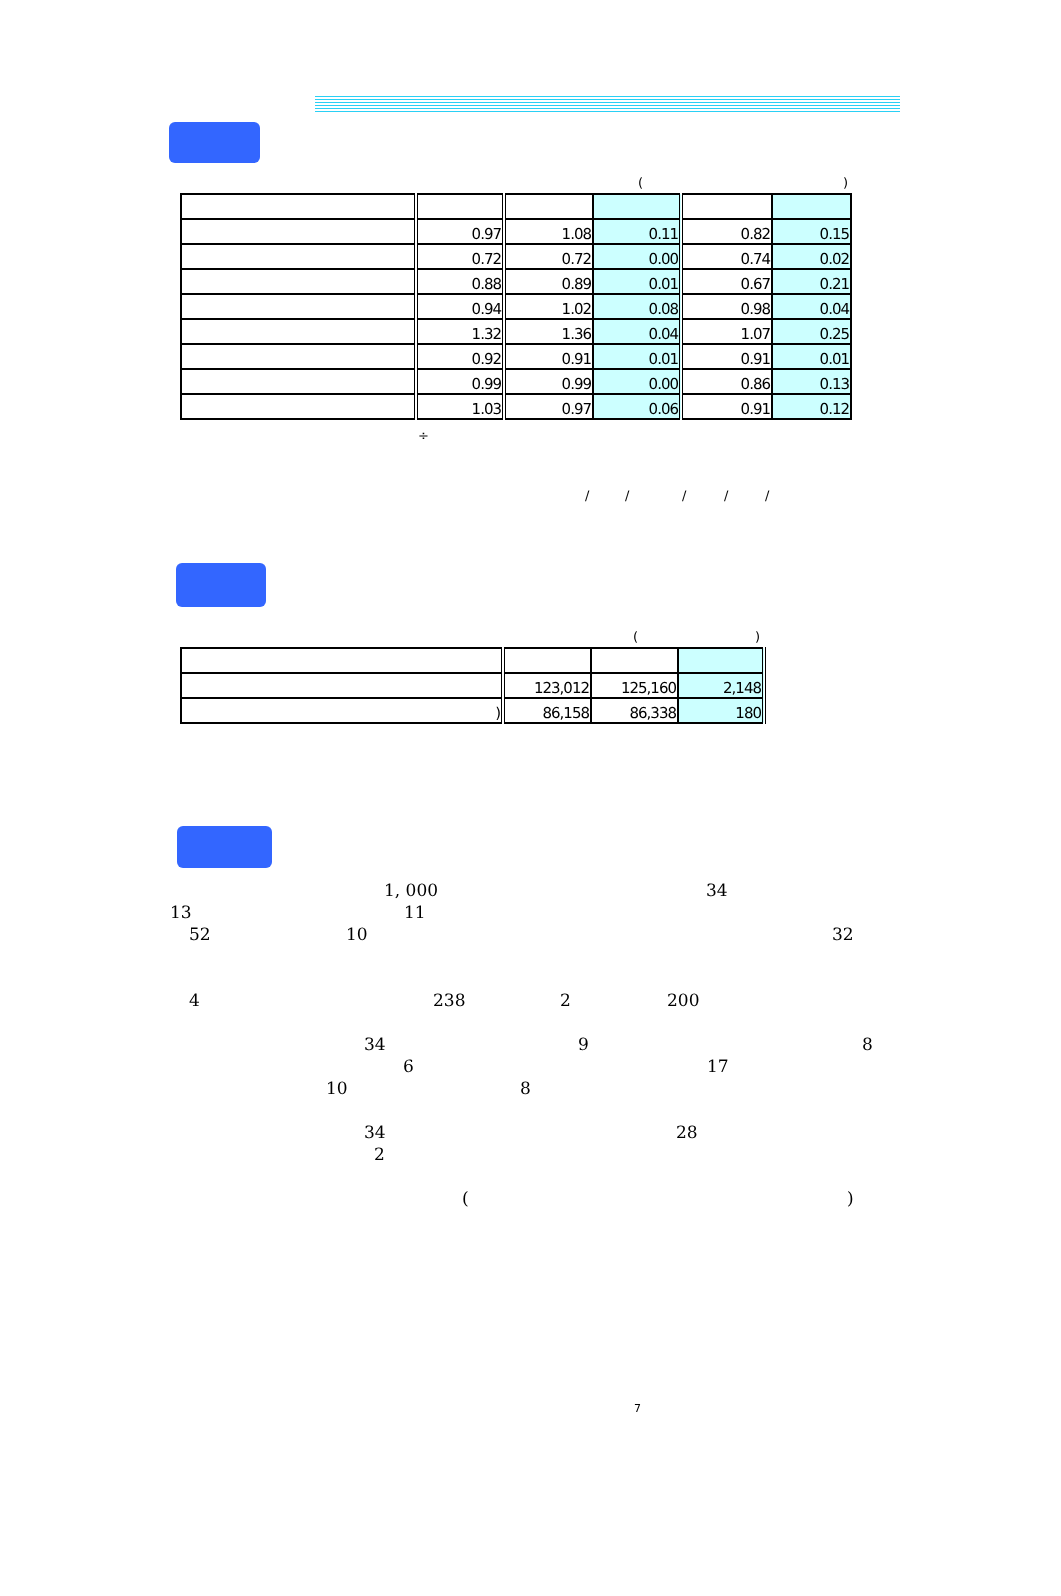()
| | 0.97 | 1.08 | 0.11 | 0.82 | 0.15 |
| | 0.72 | 0.72 | 0.00 | 0.74 | 0.02 |
| | 0.88 | 0.89 | 0.01 | 0.67 | 0.21 |
| | 0.94 | 1.02 | 0.08 | 0.98 | 0.04 |
| | 1.32 | 1.36 | 0.04 | 1.07 | 0.25 |
| | 0.92 | 0.91 | 0.01 | 0.91 | 0.01 |
| | 0.99 | 0.99 | 0.00 | 0.86 | 0.13 |
| | 1.03 | 0.97 | 0.06 | 0.91 | 0.12 |
÷
/ / / / /
()
| | 123,012 | 125,160 | 2,148 |
| ) | 86,158 | 86,338 | 180 |
1, 000 34
13 11
52 10 32
4 238 2 200
34 9 8
6 17
10 8
34 28
2
()
7